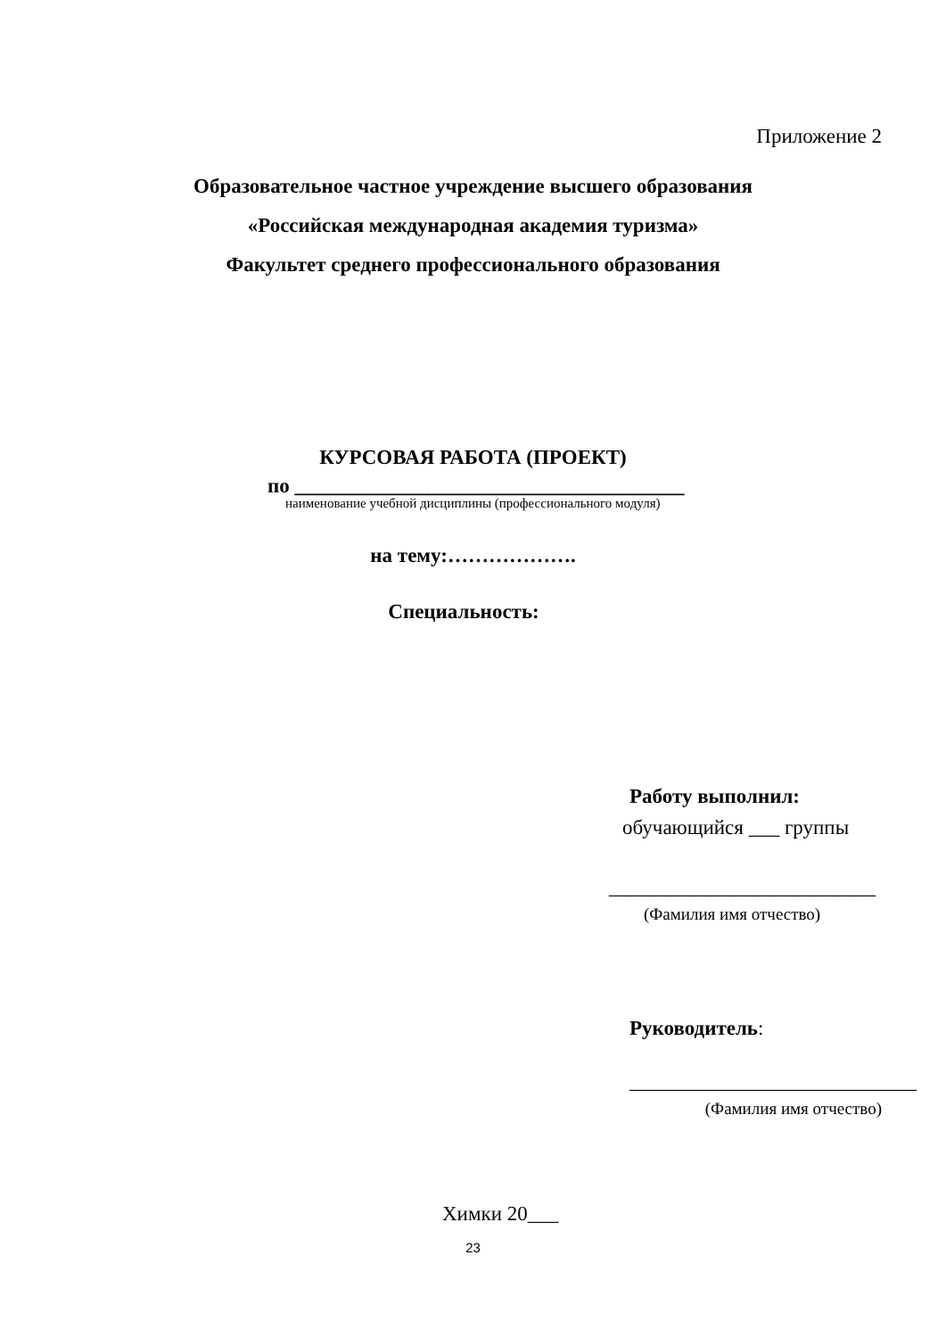Приложение 2
Образовательное частное учреждение высшего образования
«Российская международная академия туризма»
Факультет среднего профессионального образования
КУРСОВАЯ РАБОТА (ПРОЕКТ)
по ______________________________________
наименование учебной дисциплины (профессионального модуля)
на тему:……………….
Специальность:
Работу выполнил:
обучающийся ___ группы
__________________________
(Фамилия имя отчество)
Руководитель:
____________________________
(Фамилия имя отчество)
Химки 20___
23